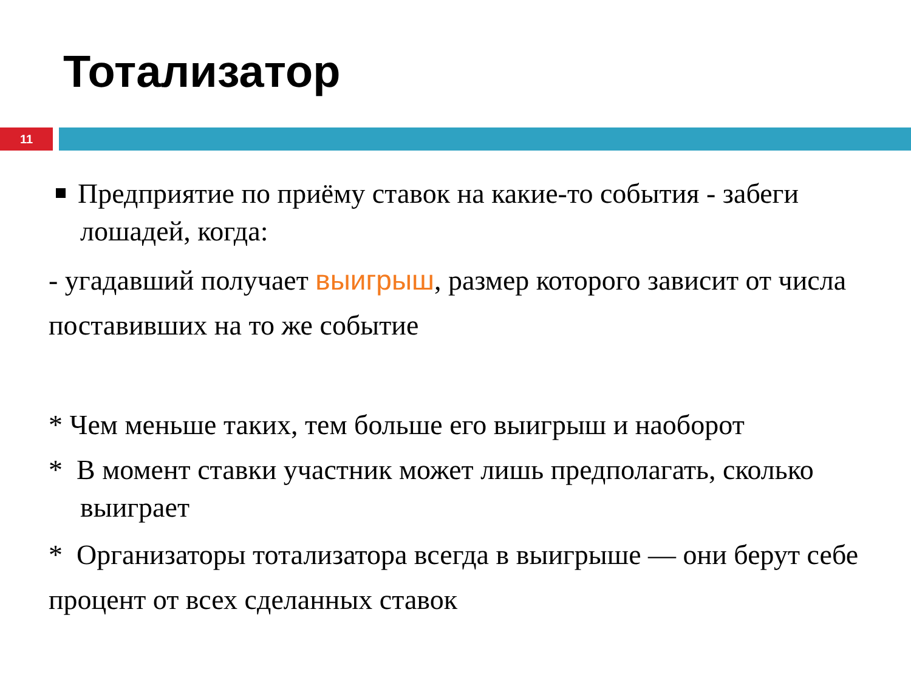Тотализатор
11
Предприятие по приёму ставок на какие-то события - забеги лошадей, когда:
- угадавший получает выигрыш, размер которого зависит от числа поставивших на то же событие
* Чем меньше таких, тем больше его выигрыш и наоборот
* В момент ставки участник может лишь предполагать, сколько выиграет
* Организаторы тотализатора всегда в выигрыше — они берут себе процент от всех сделанных ставок